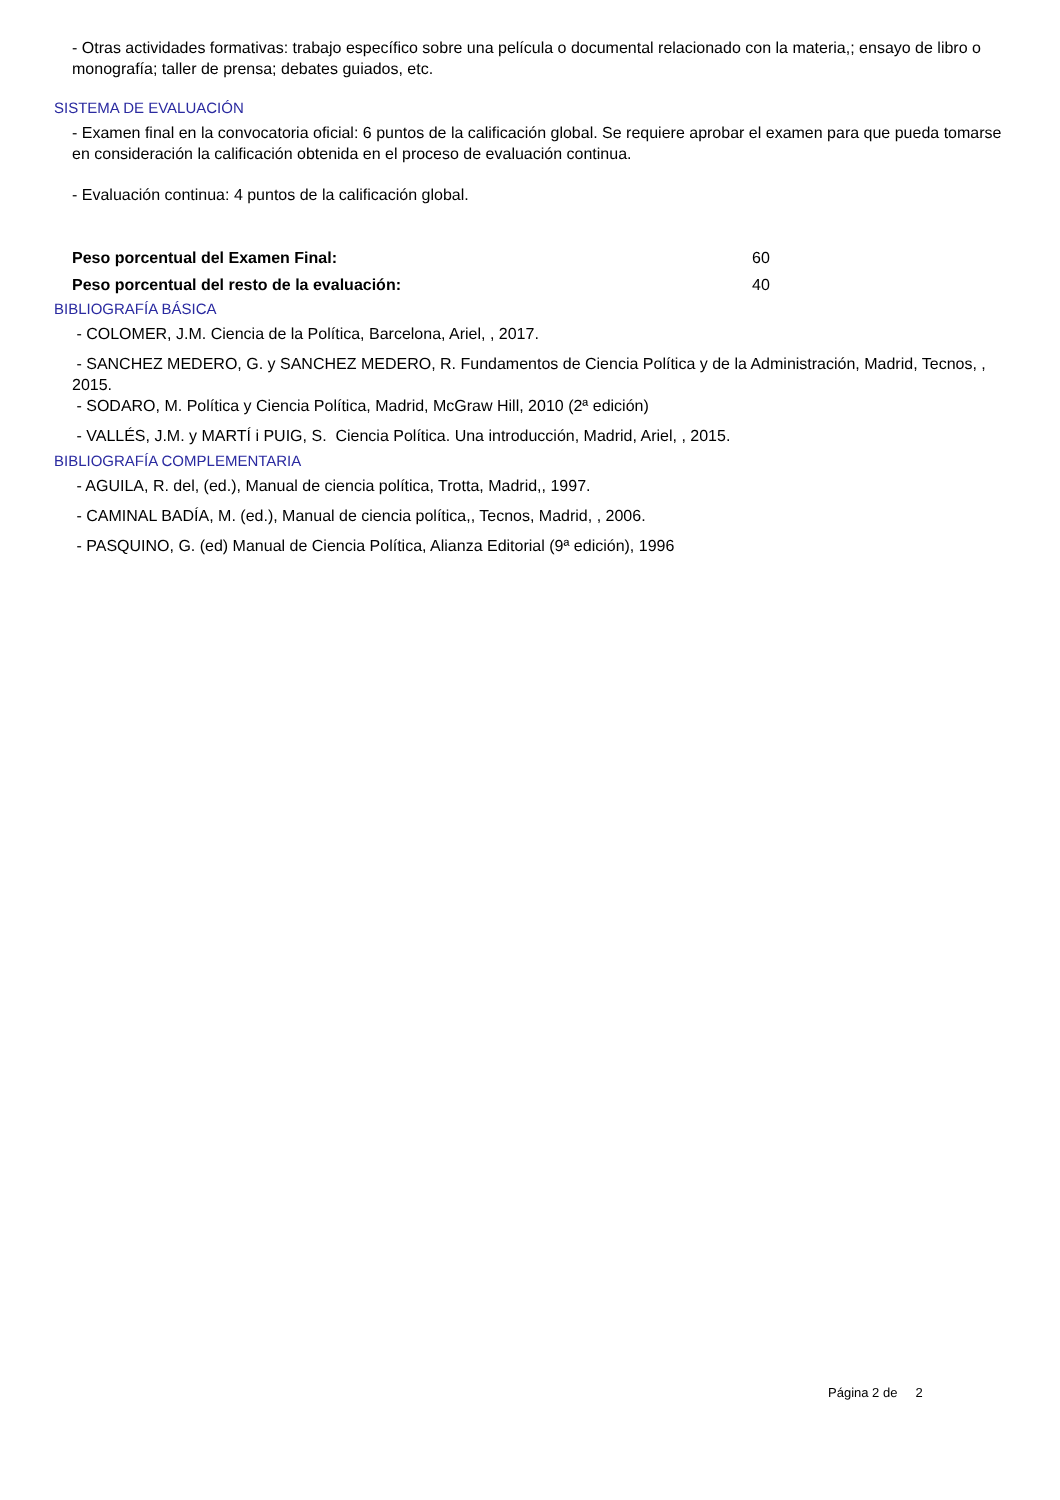- Otras actividades formativas: trabajo específico sobre una película o documental relacionado con la materia,; ensayo de libro o monografía; taller de prensa; debates guiados, etc.
SISTEMA DE EVALUACIÓN
- Examen final en la convocatoria oficial: 6 puntos de la calificación global. Se requiere aprobar el examen para que pueda tomarse en consideración la calificación obtenida en el proceso de evaluación continua.
- Evaluación continua: 4 puntos de la calificación global.
Peso porcentual del Examen Final: 60
Peso porcentual del resto de la evaluación: 40
BIBLIOGRAFÍA BÁSICA
- COLOMER, J.M. Ciencia de la Política, Barcelona, Ariel, , 2017.
- SANCHEZ MEDERO, G. y SANCHEZ MEDERO, R. Fundamentos de Ciencia Política y de la Administración, Madrid, Tecnos, , 2015.
- SODARO, M. Política y Ciencia Política, Madrid, McGraw Hill, 2010 (2ª edición)
- VALLÉS, J.M. y MARTÍ i PUIG, S. Ciencia Política. Una introducción, Madrid, Ariel, , 2015.
BIBLIOGRAFÍA COMPLEMENTARIA
- AGUILA, R. del, (ed.), Manual de ciencia política, Trotta, Madrid,, 1997.
- CAMINAL BADÍA, M. (ed.), Manual de ciencia política,, Tecnos, Madrid, , 2006.
- PASQUINO, G. (ed) Manual de Ciencia Política, Alianza Editorial (9ª edición), 1996
Página 2 de 2